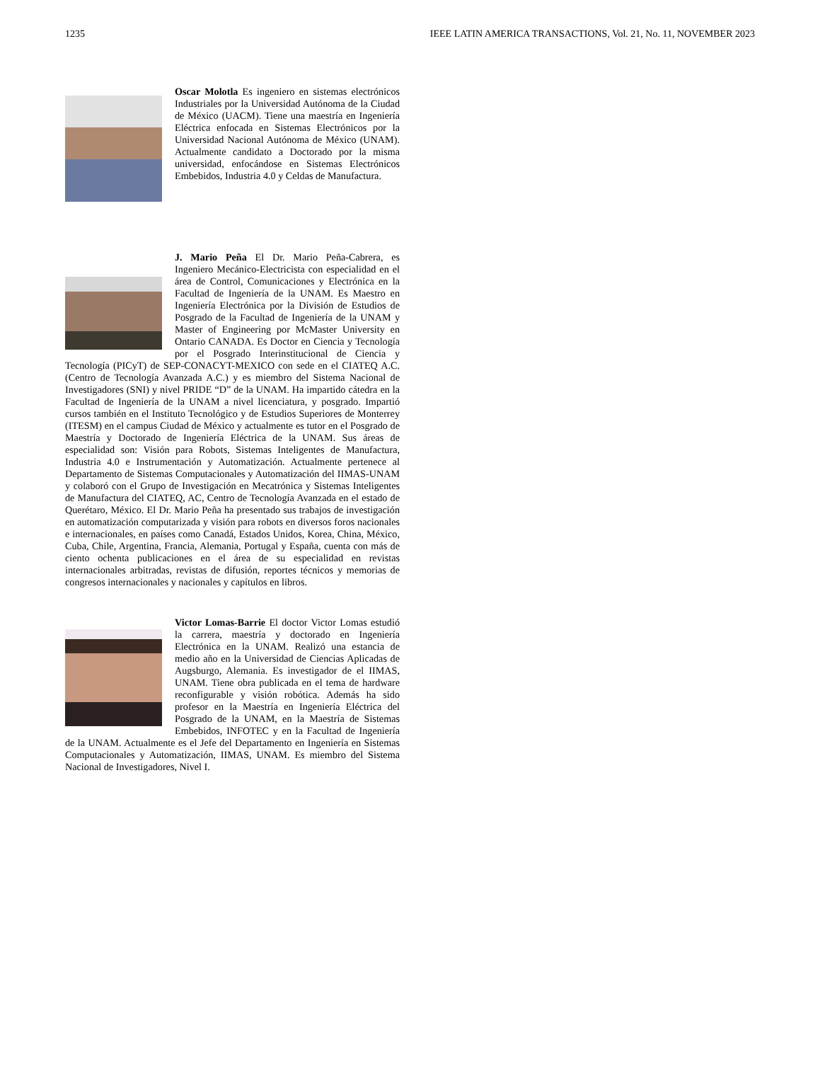1235 IEEE LATIN AMERICA TRANSACTIONS, Vol. 21, No. 11, NOVEMBER 2023
Oscar Molotla Es ingeniero en sistemas electrónicos Industriales por la Universidad Autónoma de la Ciudad de México (UACM). Tiene una maestría en Ingeniería Eléctrica enfocada en Sistemas Electrónicos por la Universidad Nacional Autónoma de México (UNAM). Actualmente candidato a Doctorado por la misma universidad, enfocándose en Sistemas Electrónicos Embebidos, Industria 4.0 y Celdas de Manufactura.
J. Mario Peña El Dr. Mario Peña-Cabrera, es Ingeniero Mecánico-Electricista con especialidad en el área de Control, Comunicaciones y Electrónica en la Facultad de Ingeniería de la UNAM. Es Maestro en Ingeniería Electrónica por la División de Estudios de Posgrado de la Facultad de Ingeniería de la UNAM y Master of Engineering por McMaster University en Ontario CANADA. Es Doctor en Ciencia y Tecnología por el Posgrado Interinstitucional de Ciencia y Tecnología (PICyT) de SEP-CONACYT-MEXICO con sede en el CIATEQ A.C. (Centro de Tecnología Avanzada A.C.) y es miembro del Sistema Nacional de Investigadores (SNI) y nivel PRIDE “D” de la UNAM. Ha impartido cátedra en la Facultad de Ingeniería de la UNAM a nivel licenciatura, y posgrado. Impartió cursos también en el Instituto Tecnológico y de Estudios Superiores de Monterrey (ITESM) en el campus Ciudad de México y actualmente es tutor en el Posgrado de Maestría y Doctorado de Ingeniería Eléctrica de la UNAM. Sus áreas de especialidad son: Visión para Robots, Sistemas Inteligentes de Manufactura, Industria 4.0 e Instrumentación y Automatización. Actualmente pertenece al Departamento de Sistemas Computacionales y Automatización del IIMAS-UNAM y colaboró con el Grupo de Investigación en Mecatrónica y Sistemas Inteligentes de Manufactura del CIATEQ, AC, Centro de Tecnología Avanzada en el estado de Querétaro, México. El Dr. Mario Peña ha presentado sus trabajos de investigación en automatización computarizada y visión para robots en diversos foros nacionales e internacionales, en países como Canadá, Estados Unidos, Korea, China, México, Cuba, Chile, Argentina, Francia, Alemania, Portugal y España, cuenta con más de ciento ochenta publicaciones en el área de su especialidad en revistas internacionales arbitradas, revistas de difusión, reportes técnicos y memorias de congresos internacionales y nacionales y capítulos en libros.
Victor Lomas-Barrie El doctor Victor Lomas estudió la carrera, maestría y doctorado en Ingeniería Electrónica en la UNAM. Realizó una estancia de medio año en la Universidad de Ciencias Aplicadas de Augsburgo, Alemania. Es investigador de el IIMAS, UNAM. Tiene obra publicada en el tema de hardware reconfigurable y visión robótica. Además ha sido profesor en la Maestría en Ingeniería Eléctrica del Posgrado de la UNAM, en la Maestría de Sistemas Embebidos, INFOTEC y en la Facultad de Ingeniería de la UNAM. Actualmente es el Jefe del Departamento en Ingeniería en Sistemas Computacionales y Automatización, IIMAS, UNAM. Es miembro del Sistema Nacional de Investigadores, Nivel I.